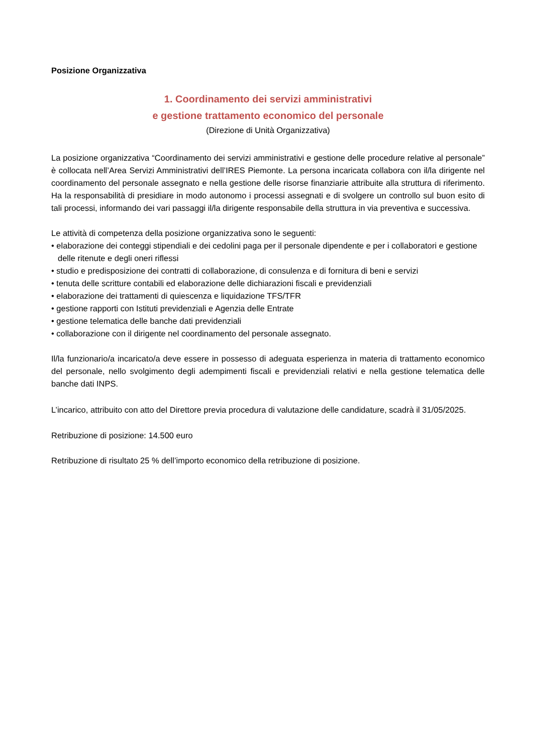Posizione Organizzativa
1. Coordinamento dei servizi amministrativi
e gestione trattamento economico del personale
(Direzione di Unità Organizzativa)
La posizione organizzativa “Coordinamento dei servizi amministrativi e gestione delle procedure relative al personale” è collocata nell’Area Servizi Amministrativi dell’IRES Piemonte. La persona incaricata collabora con il/la dirigente nel coordinamento del personale assegnato e nella gestione delle risorse finanziarie attribuite alla struttura di riferimento. Ha la responsabilità di presidiare in modo autonomo i processi assegnati e di svolgere un controllo sul buon esito di tali processi, informando dei vari passaggi il/la dirigente responsabile della struttura in via preventiva e successiva.
Le attività di competenza della posizione organizzativa sono le seguenti:
• elaborazione dei conteggi stipendiali e dei cedolini paga per il personale dipendente e per i collaboratori e gestione delle ritenute e degli oneri riflessi
• studio e predisposizione dei contratti di collaborazione, di consulenza e di fornitura di beni e servizi
• tenuta delle scritture contabili ed elaborazione delle dichiarazioni fiscali e previdenziali
• elaborazione dei trattamenti di quiescenza e liquidazione TFS/TFR
• gestione rapporti con Istituti previdenziali e Agenzia delle Entrate
• gestione telematica delle banche dati previdenziali
• collaborazione con il dirigente nel coordinamento del personale assegnato.
Il/la funzionario/a incaricato/a deve essere in possesso di adeguata esperienza in materia di trattamento economico del personale, nello svolgimento degli adempimenti fiscali e previdenziali relativi e nella gestione telematica delle banche dati INPS.
L’incarico, attribuito con atto del Direttore previa procedura di valutazione delle candidature, scadrà il 31/05/2025.
Retribuzione di posizione: 14.500 euro
Retribuzione di risultato 25 % dell’importo economico della retribuzione di posizione.